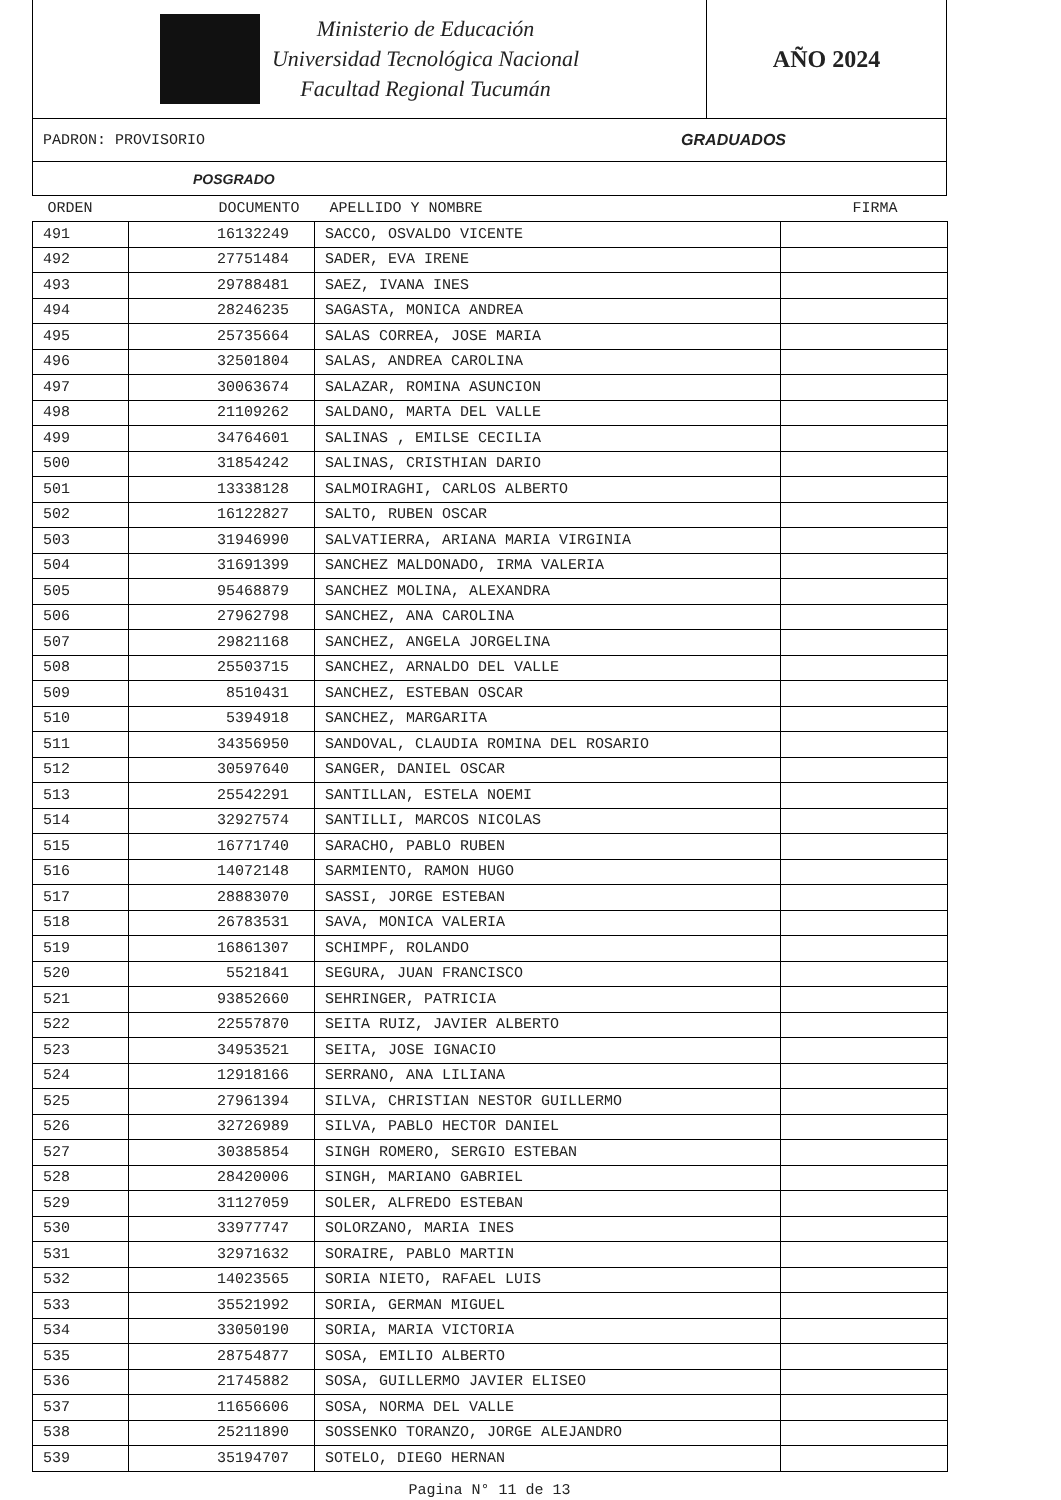Ministerio de Educación
Universidad Tecnológica Nacional
Facultad Regional Tucumán
AÑO 2024
PADRON: PROVISORIO GRADUADOS
POSGRADO
| ORDEN | DOCUMENTO | APELLIDO Y NOMBRE | FIRMA |
| --- | --- | --- | --- |
| 491 | 16132249 | SACCO, OSVALDO VICENTE | |
| 492 | 27751484 | SADER, EVA IRENE | |
| 493 | 29788481 | SAEZ, IVANA INES | |
| 494 | 28246235 | SAGASTA, MONICA ANDREA | |
| 495 | 25735664 | SALAS CORREA, JOSE MARIA | |
| 496 | 32501804 | SALAS, ANDREA CAROLINA | |
| 497 | 30063674 | SALAZAR, ROMINA ASUNCION | |
| 498 | 21109262 | SALDANO, MARTA DEL VALLE | |
| 499 | 34764601 | SALINAS , EMILSE CECILIA | |
| 500 | 31854242 | SALINAS, CRISTHIAN DARIO | |
| 501 | 13338128 | SALMOIRAGHI, CARLOS ALBERTO | |
| 502 | 16122827 | SALTO, RUBEN OSCAR | |
| 503 | 31946990 | SALVATIERRA, ARIANA MARIA VIRGINIA | |
| 504 | 31691399 | SANCHEZ MALDONADO, IRMA VALERIA | |
| 505 | 95468879 | SANCHEZ MOLINA, ALEXANDRA | |
| 506 | 27962798 | SANCHEZ, ANA CAROLINA | |
| 507 | 29821168 | SANCHEZ, ANGELA JORGELINA | |
| 508 | 25503715 | SANCHEZ, ARNALDO DEL VALLE | |
| 509 | 8510431 | SANCHEZ, ESTEBAN OSCAR | |
| 510 | 5394918 | SANCHEZ, MARGARITA | |
| 511 | 34356950 | SANDOVAL, CLAUDIA ROMINA DEL ROSARIO | |
| 512 | 30597640 | SANGER, DANIEL OSCAR | |
| 513 | 25542291 | SANTILLAN, ESTELA NOEMI | |
| 514 | 32927574 | SANTILLI, MARCOS NICOLAS | |
| 515 | 16771740 | SARACHO, PABLO RUBEN | |
| 516 | 14072148 | SARMIENTO, RAMON HUGO | |
| 517 | 28883070 | SASSI, JORGE ESTEBAN | |
| 518 | 26783531 | SAVA, MONICA VALERIA | |
| 519 | 16861307 | SCHIMPF, ROLANDO | |
| 520 | 5521841 | SEGURA, JUAN FRANCISCO | |
| 521 | 93852660 | SEHRINGER, PATRICIA | |
| 522 | 22557870 | SEITA RUIZ, JAVIER ALBERTO | |
| 523 | 34953521 | SEITA, JOSE IGNACIO | |
| 524 | 12918166 | SERRANO, ANA LILIANA | |
| 525 | 27961394 | SILVA, CHRISTIAN NESTOR GUILLERMO | |
| 526 | 32726989 | SILVA, PABLO HECTOR DANIEL | |
| 527 | 30385854 | SINGH ROMERO, SERGIO ESTEBAN | |
| 528 | 28420006 | SINGH, MARIANO GABRIEL | |
| 529 | 31127059 | SOLER, ALFREDO ESTEBAN | |
| 530 | 33977747 | SOLORZANO, MARIA INES | |
| 531 | 32971632 | SORAIRE, PABLO MARTIN | |
| 532 | 14023565 | SORIA NIETO, RAFAEL LUIS | |
| 533 | 35521992 | SORIA, GERMAN MIGUEL | |
| 534 | 33050190 | SORIA, MARIA VICTORIA | |
| 535 | 28754877 | SOSA, EMILIO ALBERTO | |
| 536 | 21745882 | SOSA, GUILLERMO JAVIER ELISEO | |
| 537 | 11656606 | SOSA, NORMA DEL VALLE | |
| 538 | 25211890 | SOSSENKO TORANZO, JORGE ALEJANDRO | |
| 539 | 35194707 | SOTELO, DIEGO HERNAN | |
Pagina N° 11 de 13